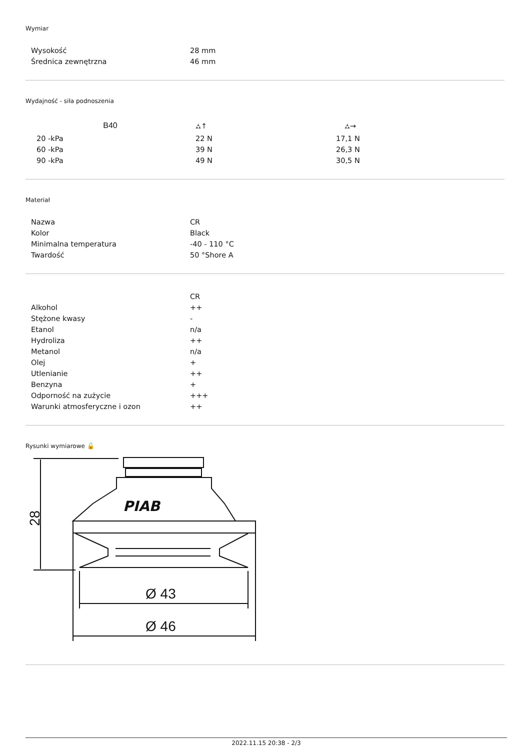Wymiar
| Wysokość | 28 mm |
| Średnica zewnętrzna | 46 mm |
Wydajność - siła podnoszenia
| B40 | ⛼↑ | ⛼→ |
| --- | --- | --- |
| 20 -kPa | 22 N | 17,1 N |
| 60 -kPa | 39 N | 26,3 N |
| 90 -kPa | 49 N | 30,5 N |
Materiał
| Nazwa | CR |
| Kolor | Black |
| Minimalna temperatura | -40 - 110 °C |
| Twardość | 50 °Shore A |
| | CR |
| Alkohol | ++ |
| Stężone kwasy | - |
| Etanol | n/a |
| Hydroliza | ++ |
| Metanol | n/a |
| Olej | + |
| Utlenianie | ++ |
| Benzyna | + |
| Odporność na zużycie | +++ |
| Warunki atmosferyczne i ozon | ++ |
Rysunki wymiarowe 🔓
PIAB
28
Ø 43
Ø 46
2022.11.15 20:38 - 2/3